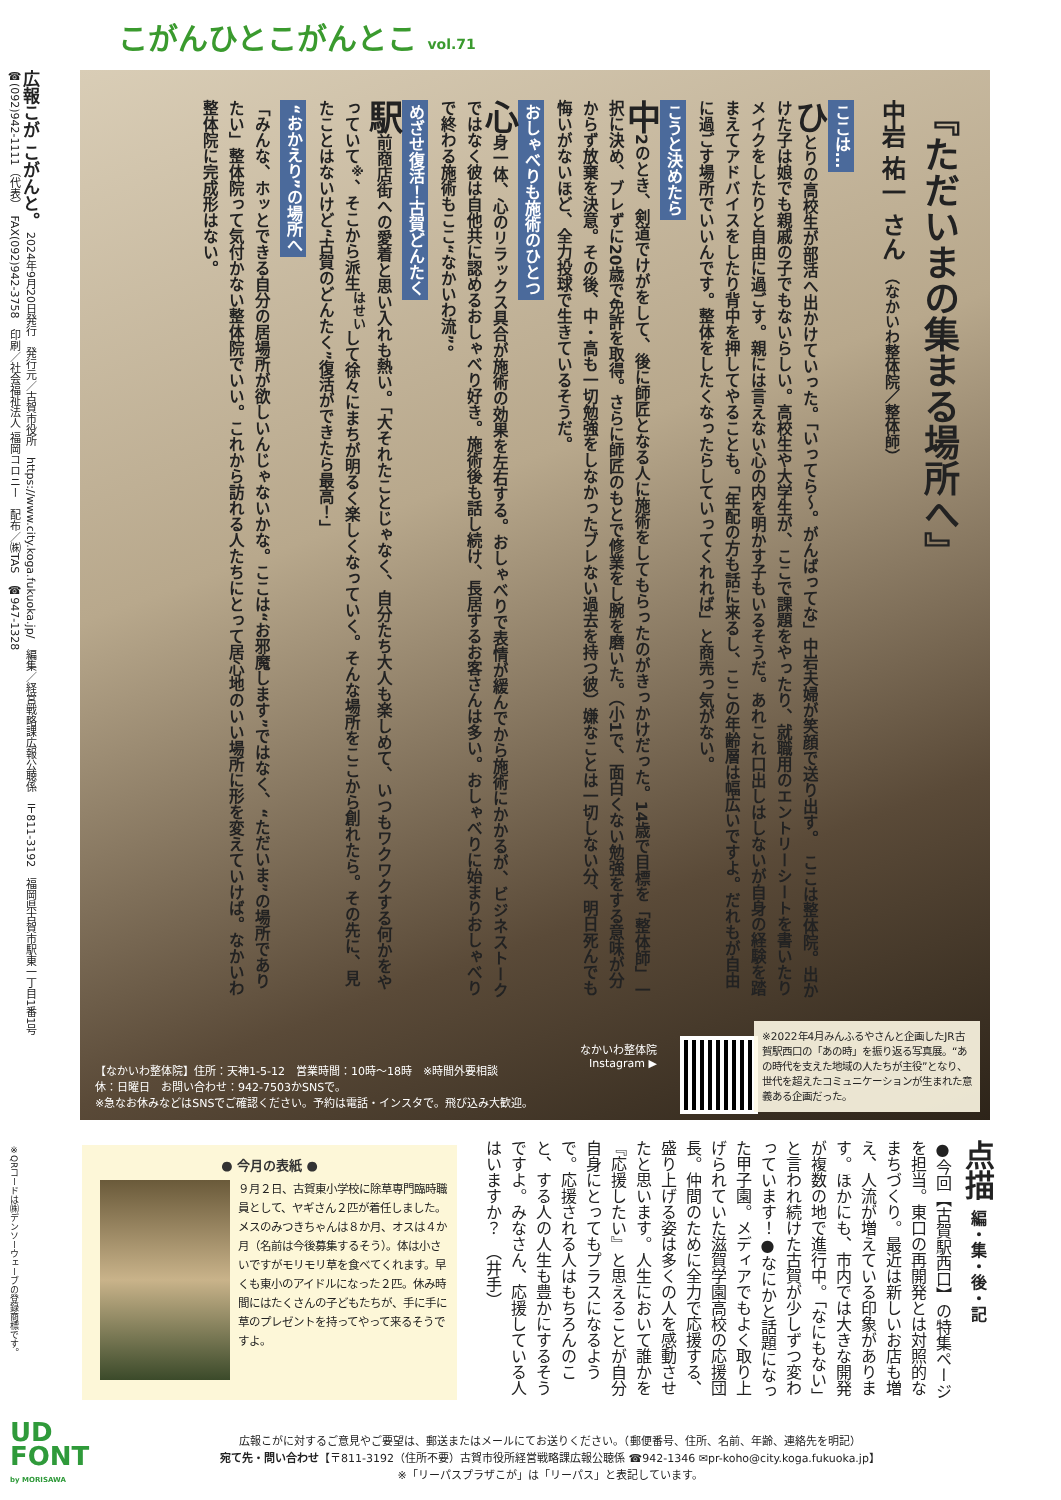こがんひとこがんとこ vol.71
広報こが こがんと。　2024年9月20日発行　発行元／古賀市役所　https://www.city.koga.fukuoka.jp/　編集／経営戦略課広報公聴係　〒811-3192　福岡県古賀市駅東一丁目1番1号　☎(092)942-1111（代表）　FAX(092)942-3758　印刷／社会福祉法人 福岡コロニー　配布／㈱TAS　☎947-1328
『ただいまの集まる場所へ』
中岩 祐一 さん （なかいわ整体院／整体師）
ここは…
ひとりの高校生が部活へ出かけていった。「いってら〜。がんばってな」中岩夫婦が笑顔で送り出す。　ここは整体院。出かけた子は娘でも親戚の子でもないらしい。高校生や大学生が、ここで課題をやったり、就職用のエントリーシートを書いたりメイクをしたりと自由に過ごす。親には言えない心の内を明かす子もいるそうだ。あれこれ口出しはしないが自身の経験を踏まえてアドバイスをしたり背中を押してやることも。「年配の方も話に来るし、ここの年齢層は幅広いですよ。だれもが自由に過ごす場所でいいんです。整体をしたくなったらしていってくれれば」と商売っ気がない。
こうと決めたら
中2のとき、剣道でけがをして、後に師匠となる人に施術をしてもらったのがきっかけだった。14歳で目標を「整体師」一択に決め、ブレずに20歳で免許を取得。さらに師匠のもとで修業をし腕を磨いた。（小1で、面白くない勉強をする意味が分からず放棄を決意。その後、中・高も一切勉強をしなかったブレない過去を持つ彼）嫌なことは一切しない分、明日死んでも悔いがないほど、全力投球で生きているそうだ。
おしゃべりも施術のひとつ
心身一体、心のリラックス具合が施術の効果を左右する。おしゃべりで表情が緩んでから施術にかかるが、ビジネストークではなく彼は自他共に認めるおしゃべり好き。施術後も話し続け、長居するお客さんは多い。おしゃべりに始まりおしゃべりで終わる施術もここ“なかいわ流”。
めざせ復活！古賀どんたく
駅前商店街への愛着と思い入れも熱い。「大それたことじゃなく、自分たち大人も楽しめて、いつもワクワクする何かをやっていて<sup>※</sup>、そこから派生<sup>はせい</sup>して徐々にまちが明るく楽しくなっていく。そんな場所をここから創れたら。その先に、見たことはないけど“古賀のどんたく”復活ができたら最高！」
“おかえり”の場所へ
「みんな、ホッとできる自分の居場所が欲しいんじゃないかな。ここは“お邪魔します”ではなく、“ただいま”の場所でありたい」整体院って気付かない整体院でいい。これから訪れる人たちにとって居心地のいい場所に形を変えていけば。なかいわ整体院に完成形はない。
なかいわ整体院
Instagram ▶
【なかいわ整体院】住所：天神1-5-12　営業時間：10時〜18時　※時間外要相談
休：日曜日　お問い合わせ：942-7503かSNSで。
※急なお休みなどはSNSでご確認ください。予約は電話・インスタで。飛び込み大歓迎。
※2022年4月みんふるやさんと企画したJR古賀駅西口の「あの時」を振り返る写真展。“あの時代を支えた地域の人たちが主役”となり、世代を超えたコミュニケーションが生まれた意義ある企画だった。
※QRコードは㈱デンソーウェーブの登録商標です。
点描 編・集・後・記
●今回【古賀駅西口】の特集ページを担当。東口の再開発とは対照的なまちづくり。最近は新しいお店も増え、人流が増えている印象があります。ほかにも、市内では大きな開発が複数の地で進行中。「なにもない」と言われ続けた古賀が少しずつ変わっています！●なにかと話題になった甲子園。メディアでもよく取り上げられていた滋賀学園高校の応援団長。仲間のために全力で応援する、盛り上げる姿は多くの人を感動させたと思います。人生において誰かを『応援したい』と思えることが自分自身にとってもプラスになるようで。応援される人はもちろんのこと、する人の人生も豊かにするそうですよ。みなさん、応援している人はいますか？　（井手）
● 今月の表紙 ●
９月２日、古賀東小学校に除草専門臨時職員として、ヤギさん２匹が着任しました。メスのみつきちゃんは８か月、オスは４か月（名前は今後募集するそう）。体は小さいですがモリモリ草を食べてくれます。早くも東小のアイドルになった２匹。休み時間にはたくさんの子どもたちが、手に手に草のプレゼントを持ってやって来るそうですよ。
UD
FONT
by MORISAWA
広報こがに対するご意見やご要望は、郵送またはメールにてお送りください。（郵便番号、住所、名前、年齢、連絡先を明記）
宛て先・問い合わせ【〒811-3192（住所不要）古賀市役所経営戦略課広報公聴係 ☎942-1346 ✉pr-koho@city.koga.fukuoka.jp】
※「リーパスプラザこが」は「リーパス」と表記しています。